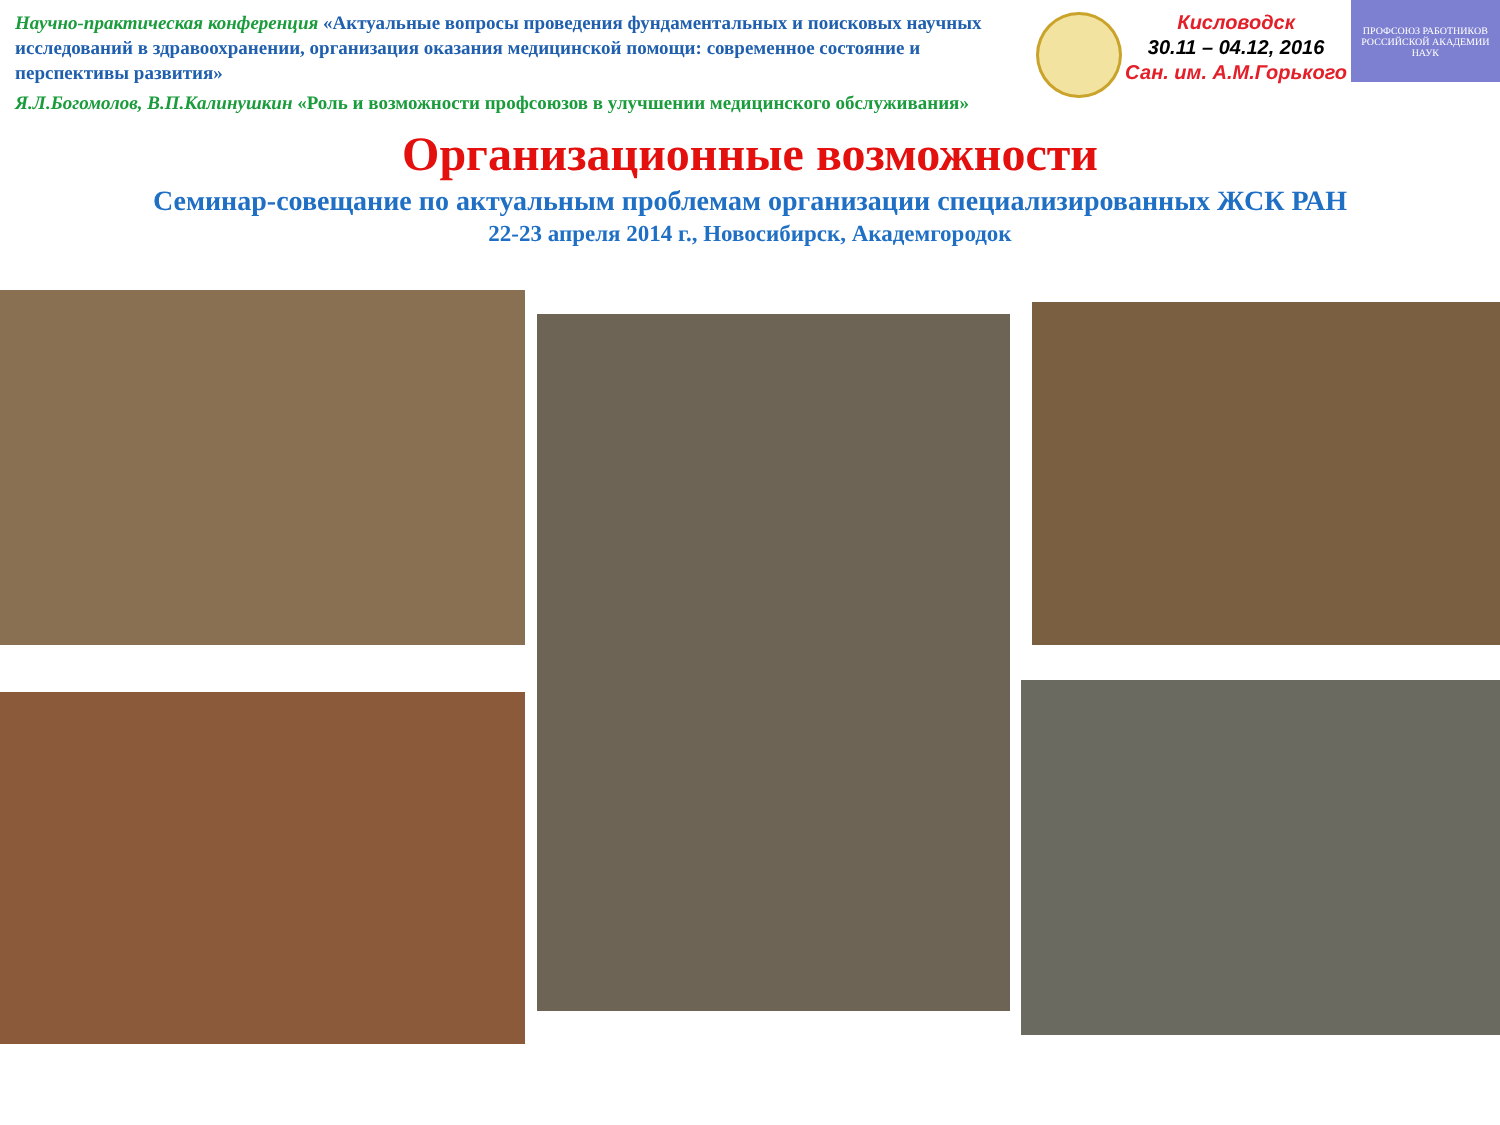Научно-практическая конференция «Актуальные вопросы проведения фундаментальных и поисковых научных исследований в здравоохранении, организация оказания медицинской помощи: современное состояние и перспективы развития»
Кисловодск
30.11 – 04.12, 2016
Сан. им. А.М.Горького
ПРОФСОЮЗ РАБОТНИКОВ РОССИЙСКОЙ АКАДЕМИИ НАУК
Я.Л.Богомолов, В.П.Калинушкин «Роль и возможности профсоюзов в улучшении медицинского обслуживания»
Организационные возможности
Семинар-совещание по актуальным проблемам организации специализированных ЖСК РАН
22-23 апреля 2014 г., Новосибирск, Академгородок